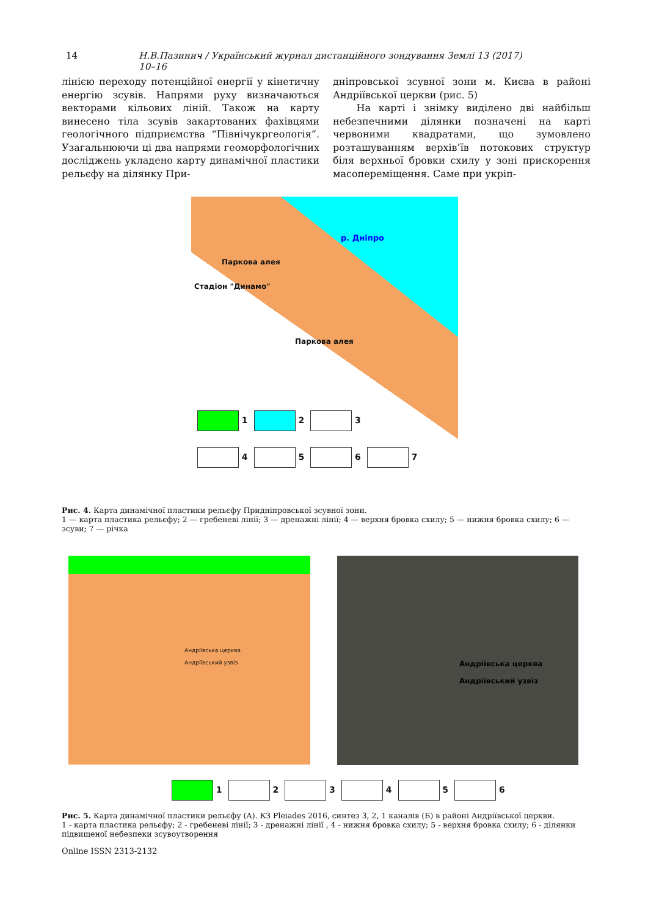14 Н.В.Пазинич / Український журнал дистанційного зондування Землі 13 (2017) 10–16
лінією переходу потенційної енергії у кінетичну енергію зсувів. Напрями руху визначаються векторами кільових ліній. Також на карту винесено тіла зсувів закартованих фахівцями геологічного підприємства “Північукргеологія”. Узагальнюючи ці два напрями геоморфологічних досліджень укладено карту динамічної пластики рельєфу на ділянку При-
дніпровської зсувної зони м. Києва в районі Андріївської церкви (рис. 5)
На карті і знімку виділено дві найбільш небезпечними ділянки позначені на карті червоними квадратами, що зумовлено розташуванням верхів’їв потокових структур біля верхньої бровки схилу у зоні прискорення масопереміщення. Саме при укріп-
р. Дніпро
Паркова алея
Стадіон "Динамо"
Паркова алея
1 2 3
4 5 6 7
Рис. 4. Карта динамічної пластики рельєфу Придніпровської зсувної зони.
1 — карта пластика рельєфу; 2 — гребеневі лінії; 3 — дренажні лінії; 4 — верхня бровка схилу; 5 — нижня бровка схилу; 6 — зсуви; 7 — річка
Андріївська церква
Андріївський узвіз
Андріївська церква
Андріївський узвіз
1 2 3 4 5 6
Рис. 5. Карта динамічної пластики рельєфу (А). КЗ Pleiades 2016, синтез 3, 2, 1 каналів (Б) в районі Андріївської церкви.
1 - карта пластика рельєфу; 2 - гребеневі лінії; 3 - дренажні лінії , 4 - нижня бровка схилу; 5 - верхня бровка схилу; 6 - ділянки підвищеної небезпеки зсувоутворення
Online ISSN 2313-2132